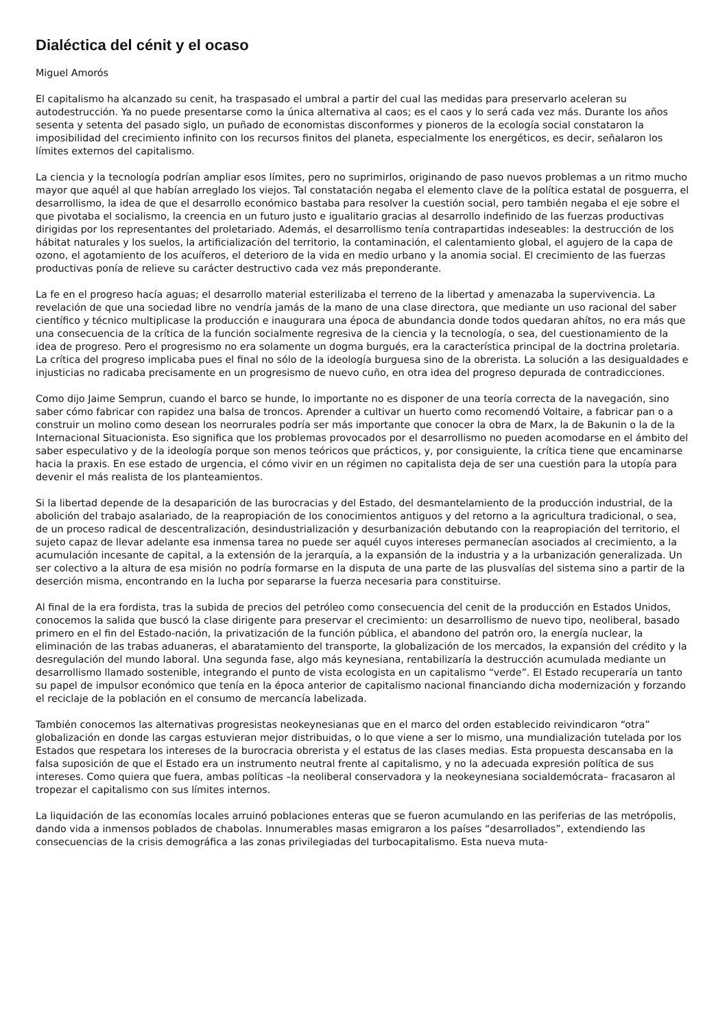Dialéctica del cénit y el ocaso
Miguel Amorós
El capitalismo ha alcanzado su cenit, ha traspasado el umbral a partir del cual las medidas para preservarlo aceleran su autodestrucción. Ya no puede presentarse como la única alternativa al caos; es el caos y lo será cada vez más. Durante los años sesenta y setenta del pasado siglo, un puñado de economistas disconformes y pioneros de la ecología social constataron la imposibilidad del crecimiento infinito con los recursos finitos del planeta, especialmente los energéticos, es decir, señalaron los límites externos del capitalismo.
La ciencia y la tecnología podrían ampliar esos límites, pero no suprimirlos, originando de paso nuevos problemas a un ritmo mucho mayor que aquél al que habían arreglado los viejos. Tal constatación negaba el elemento clave de la política estatal de posguerra, el desarrollismo, la idea de que el desarrollo económico bastaba para resolver la cuestión social, pero también negaba el eje sobre el que pivotaba el socialismo, la creencia en un futuro justo e igualitario gracias al desarrollo indefinido de las fuerzas productivas dirigidas por los representantes del proletariado. Además, el desarrollismo tenía contrapartidas indeseables: la destrucción de los hábitat naturales y los suelos, la artificialización del territorio, la contaminación, el calentamiento global, el agujero de la capa de ozono, el agotamiento de los acuíferos, el deterioro de la vida en medio urbano y la anomia social. El crecimiento de las fuerzas productivas ponía de relieve su carácter destructivo cada vez más preponderante.
La fe en el progreso hacía aguas; el desarrollo material esterilizaba el terreno de la libertad y amenazaba la supervivencia. La revelación de que una sociedad libre no vendría jamás de la mano de una clase directora, que mediante un uso racional del saber científico y técnico multiplicase la producción e inaugurara una época de abundancia donde todos quedaran ahítos, no era más que una consecuencia de la crítica de la función socialmente regresiva de la ciencia y la tecnología, o sea, del cuestionamiento de la idea de progreso. Pero el progresismo no era solamente un dogma burgués, era la característica principal de la doctrina proletaria. La crítica del progreso implicaba pues el final no sólo de la ideología burguesa sino de la obrerista. La solución a las desigualdades e injusticias no radicaba precisamente en un progresismo de nuevo cuño, en otra idea del progreso depurada de contradicciones.
Como dijo Jaime Semprun, cuando el barco se hunde, lo importante no es disponer de una teoría correcta de la navegación, sino saber cómo fabricar con rapidez una balsa de troncos. Aprender a cultivar un huerto como recomendó Voltaire, a fabricar pan o a construir un molino como desean los neorrurales podría ser más importante que conocer la obra de Marx, la de Bakunin o la de la Internacional Situacionista. Eso significa que los problemas provocados por el desarrollismo no pueden acomodarse en el ámbito del saber especulativo y de la ideología porque son menos teóricos que prácticos, y, por consiguiente, la crítica tiene que encaminarse hacia la praxis. En ese estado de urgencia, el cómo vivir en un régimen no capitalista deja de ser una cuestión para la utopía para devenir el más realista de los planteamientos.
Si la libertad depende de la desaparición de las burocracias y del Estado, del desmantelamiento de la producción industrial, de la abolición del trabajo asalariado, de la reapropiación de los conocimientos antiguos y del retorno a la agricultura tradicional, o sea, de un proceso radical de descentralización, desindustrialización y desurbanización debutando con la reapropiación del territorio, el sujeto capaz de llevar adelante esa inmensa tarea no puede ser aquél cuyos intereses permanecían asociados al crecimiento, a la acumulación incesante de capital, a la extensión de la jerarquía, a la expansión de la industria y a la urbanización generalizada. Un ser colectivo a la altura de esa misión no podría formarse en la disputa de una parte de las plusvalías del sistema sino a partir de la deserción misma, encontrando en la lucha por separarse la fuerza necesaria para constituirse.
Al final de la era fordista, tras la subida de precios del petróleo como consecuencia del cenit de la producción en Estados Unidos, conocemos la salida que buscó la clase dirigente para preservar el crecimiento: un desarrollismo de nuevo tipo, neoliberal, basado primero en el fin del Estado-nación, la privatización de la función pública, el abandono del patrón oro, la energía nuclear, la eliminación de las trabas aduaneras, el abaratamiento del transporte, la globalización de los mercados, la expansión del crédito y la desregulación del mundo laboral. Una segunda fase, algo más keynesiana, rentabilizaría la destrucción acumulada mediante un desarrollismo llamado sostenible, integrando el punto de vista ecologista en un capitalismo “verde”. El Estado recuperaría un tanto su papel de impulsor económico que tenía en la época anterior de capitalismo nacional financiando dicha modernización y forzando el reciclaje de la población en el consumo de mercancía labelizada.
También conocemos las alternativas progresistas neokeynesianas que en el marco del orden establecido reivindicaron “otra” globalización en donde las cargas estuvieran mejor distribuidas, o lo que viene a ser lo mismo, una mundialización tutelada por los Estados que respetara los intereses de la burocracia obrerista y el estatus de las clases medias. Esta propuesta descansaba en la falsa suposición de que el Estado era un instrumento neutral frente al capitalismo, y no la adecuada expresión política de sus intereses. Como quiera que fuera, ambas políticas –la neoliberal conservadora y la neokeynesiana socialdemócrata– fracasaron al tropezar el capitalismo con sus límites internos.
La liquidación de las economías locales arruinó poblaciones enteras que se fueron acumulando en las periferias de las metrópolis, dando vida a inmensos poblados de chabolas. Innumerables masas emigraron a los países “desarrollados”, extendiendo las consecuencias de la crisis demográfica a las zonas privilegiadas del turbocapitalismo. Esta nueva muta-